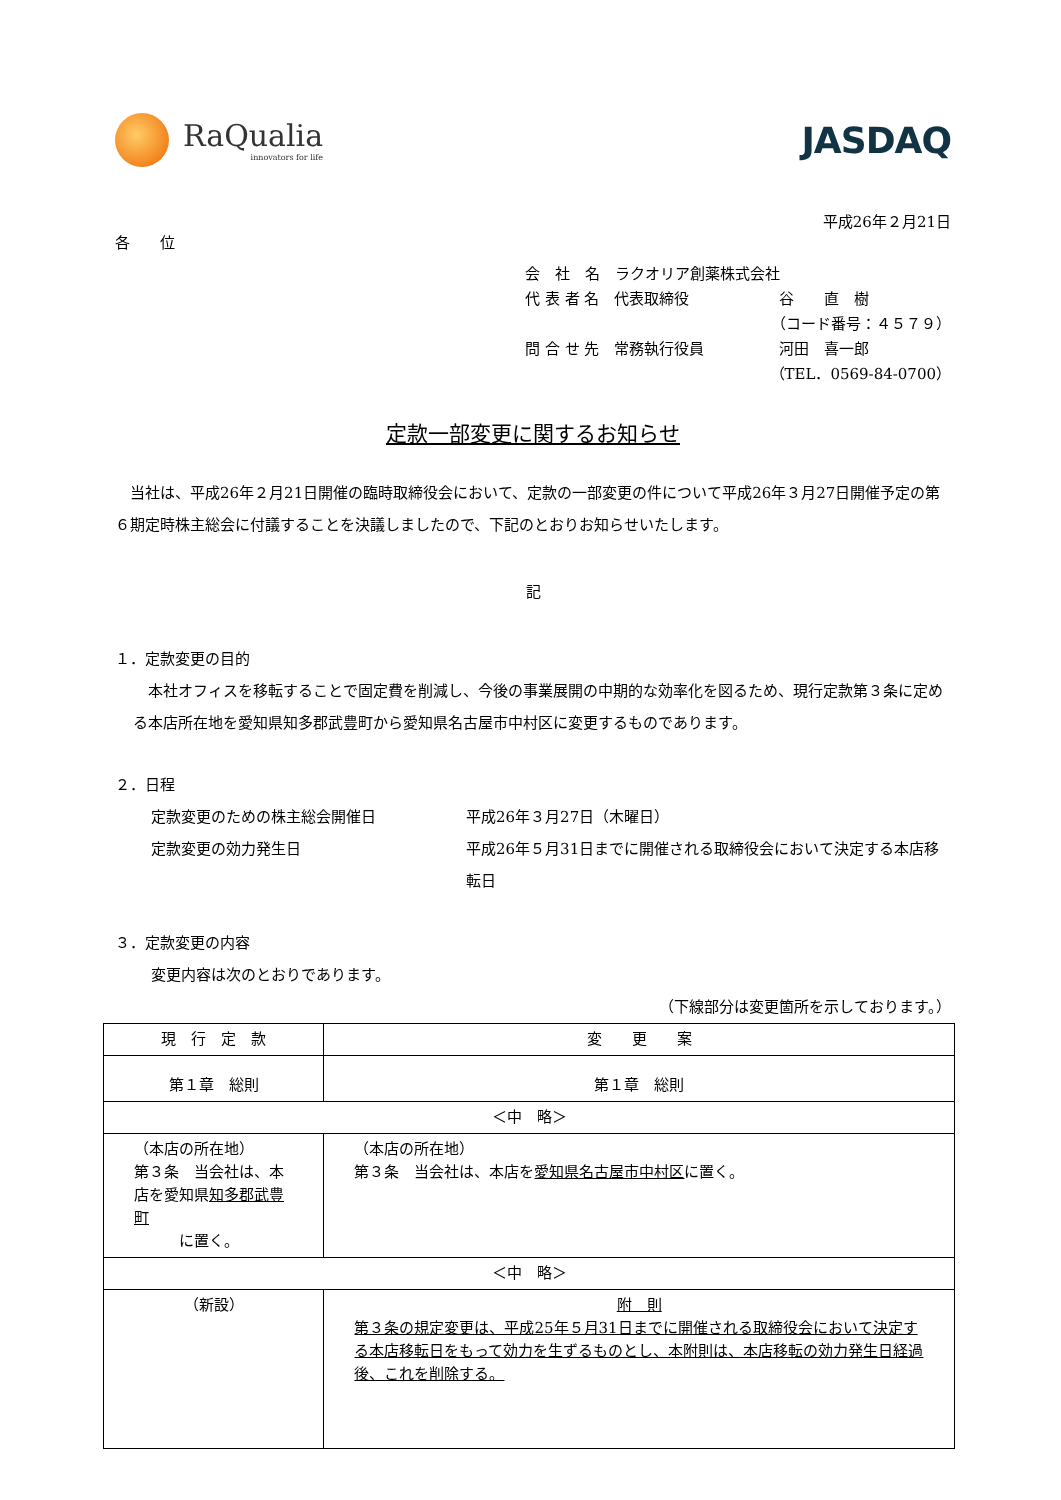RaQualia
innovators for life
JASDAQ
平成26年２月21日
各　　位
会　社　名　ラクオリア創薬株式会社
代 表 者 名　代表取締役　　　　　　谷　　直　樹
（コード番号：４５７９）
問 合 せ 先　常務執行役員　　　　　河田　喜一郎
（TEL．0569-84-0700）
定款一部変更に関するお知らせ
　当社は、平成26年２月21日開催の臨時取締役会において、定款の一部変更の件について平成26年３月27日開催予定の第６期定時株主総会に付議することを決議しましたので、下記のとおりお知らせいたします。
記
１．定款変更の目的
　本社オフィスを移転することで固定費を削減し、今後の事業展開の中期的な効率化を図るため、現行定款第３条に定める本店所在地を愛知県知多郡武豊町から愛知県名古屋市中村区に変更するものであります。
２．日程
定款変更のための株主総会開催日 平成26年３月27日（木曜日）
定款変更の効力発生日 平成26年５月31日までに開催される取締役会において決定する本店移転日
３．定款変更の内容
変更内容は次のとおりであります。
（下線部分は変更箇所を示しております。）
| 現 行 定 款 | 変 更 案 |
| --- | --- |
| 第１章 総則 | 第１章 総則 |
| ＜中 略＞ | |
| （本店の所在地） 第３条 当会社は、本店を愛知県 知多郡武豊町 に置く。 | （本店の所在地） 第３条 当会社は、本店を 愛知県名古屋市中村区 に置く。 |
| ＜中 略＞ | |
| （新設） | 附 則 第３条の規定変更は、平成25年５月31日までに開催される取締役会において決定する本店移転日をもって効力を生ずるものとし、本附則は、本店移転の効力発生日経過後、これを削除する。 |